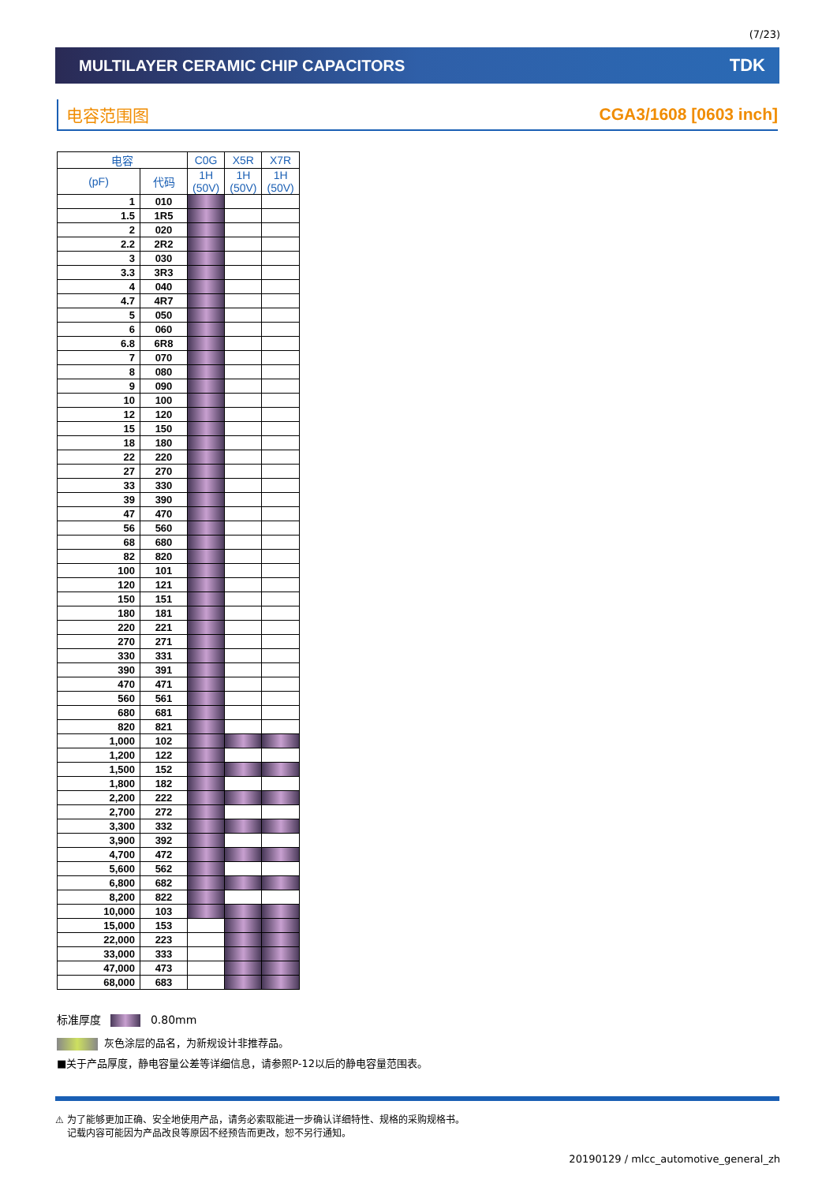(7/23)
MULTILAYER CERAMIC CHIP CAPACITORS TDK
电容范围图 CGA3/1608 [0603 inch]
| 电容 | | C0G | X5R | X7R |
| --- | --- | --- | --- | --- |
| (pF) | 代码 | 1H (50V) | 1H (50V) | 1H (50V) |
| 1 | 010 | | | |
| 1.5 | 1R5 | | | |
| 2 | 020 | | | |
| 2.2 | 2R2 | | | |
| 3 | 030 | | | |
| 3.3 | 3R3 | | | |
| 4 | 040 | | | |
| 4.7 | 4R7 | | | |
| 5 | 050 | | | |
| 6 | 060 | | | |
| 6.8 | 6R8 | | | |
| 7 | 070 | | | |
| 8 | 080 | | | |
| 9 | 090 | | | |
| 10 | 100 | | | |
| 12 | 120 | | | |
| 15 | 150 | | | |
| 18 | 180 | | | |
| 22 | 220 | | | |
| 27 | 270 | | | |
| 33 | 330 | | | |
| 39 | 390 | | | |
| 47 | 470 | | | |
| 56 | 560 | | | |
| 68 | 680 | | | |
| 82 | 820 | | | |
| 100 | 101 | | | |
| 120 | 121 | | | |
| 150 | 151 | | | |
| 180 | 181 | | | |
| 220 | 221 | | | |
| 270 | 271 | | | |
| 330 | 331 | | | |
| 390 | 391 | | | |
| 470 | 471 | | | |
| 560 | 561 | | | |
| 680 | 681 | | | |
| 820 | 821 | | | |
| 1,000 | 102 | | | |
| 1,200 | 122 | | | |
| 1,500 | 152 | | | |
| 1,800 | 182 | | | |
| 2,200 | 222 | | | |
| 2,700 | 272 | | | |
| 3,300 | 332 | | | |
| 3,900 | 392 | | | |
| 4,700 | 472 | | | |
| 5,600 | 562 | | | |
| 6,800 | 682 | | | |
| 8,200 | 822 | | | |
| 10,000 | 103 | | | |
| 15,000 | 153 | | | |
| 22,000 | 223 | | | |
| 33,000 | 333 | | | |
| 47,000 | 473 | | | |
| 68,000 | 683 | | | |
标准厚度 0.80mm
灰色涂层的品名，为新规设计非推荐品。
■关于产品厚度，静电容量公差等详细信息，请参照P-12以后的静电容量范围表。
⚠ 为了能够更加正确、安全地使用产品，请务必索取能进一步确认详细特性、规格的采购规格书。
记载内容可能因为产品改良等原因不经预告而更改，恕不另行通知。
20190129 / mlcc_automotive_general_zh